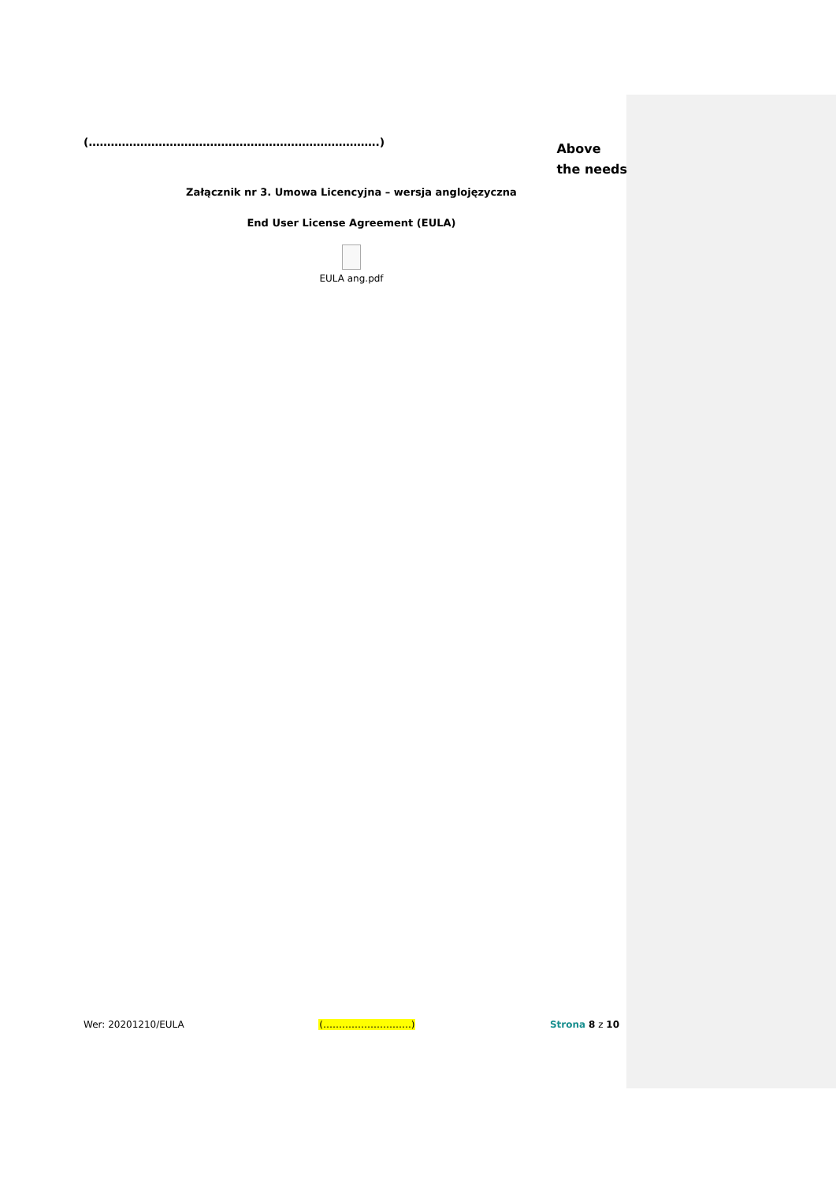(…………………………………………………………………….)
Above
the needs
Załącznik nr 3. Umowa Licencyjna – wersja anglojęzyczna
End User License Agreement (EULA)
EULA ang.pdf
Wer: 20201210/EULA (……………………….) Strona 8 z 10